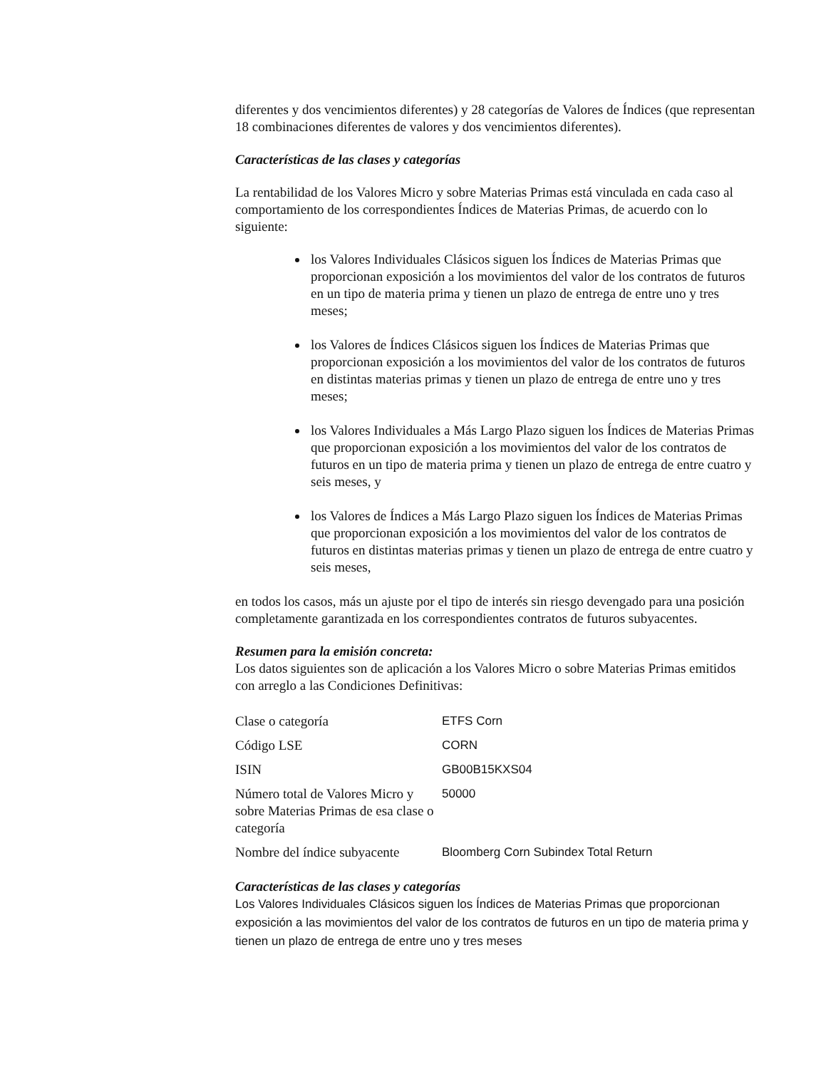diferentes y dos vencimientos diferentes) y 28 categorías de Valores de Índices (que representan 18 combinaciones diferentes de valores y dos vencimientos diferentes).
Características de las clases y categorías
La rentabilidad de los Valores Micro y sobre Materias Primas está vinculada en cada caso al comportamiento de los correspondientes Índices de Materias Primas, de acuerdo con lo siguiente:
los Valores Individuales Clásicos siguen los Índices de Materias Primas que proporcionan exposición a los movimientos del valor de los contratos de futuros en un tipo de materia prima y tienen un plazo de entrega de entre uno y tres meses;
los Valores de Índices Clásicos siguen los Índices de Materias Primas que proporcionan exposición a los movimientos del valor de los contratos de futuros en distintas materias primas y tienen un plazo de entrega de entre uno y tres meses;
los Valores Individuales a Más Largo Plazo siguen los Índices de Materias Primas que proporcionan exposición a los movimientos del valor de los contratos de futuros en un tipo de materia prima y tienen un plazo de entrega de entre cuatro y seis meses, y
los Valores de Índices a Más Largo Plazo siguen los Índices de Materias Primas que proporcionan exposición a los movimientos del valor de los contratos de futuros en distintas materias primas y tienen un plazo de entrega de entre cuatro y seis meses,
en todos los casos, más un ajuste por el tipo de interés sin riesgo devengado para una posición completamente garantizada en los correspondientes contratos de futuros subyacentes.
Resumen para la emisión concreta:
Los datos siguientes son de aplicación a los Valores Micro o sobre Materias Primas emitidos con arreglo a las Condiciones Definitivas:
| Clase o categoría | ETFS Corn |
| Código LSE | CORN |
| ISIN | GB00B15KXS04 |
| Número total de Valores Micro y sobre Materias Primas de esa clase o categoría | 50000 |
| Nombre del índice subyacente | Bloomberg Corn Subindex Total Return |
Características de las clases y categorías
Los Valores Individuales Clásicos siguen los Índices de Materias Primas que proporcionan exposición a las movimientos del valor de los contratos de futuros en un tipo de materia prima y tienen un plazo de entrega de entre uno y tres meses